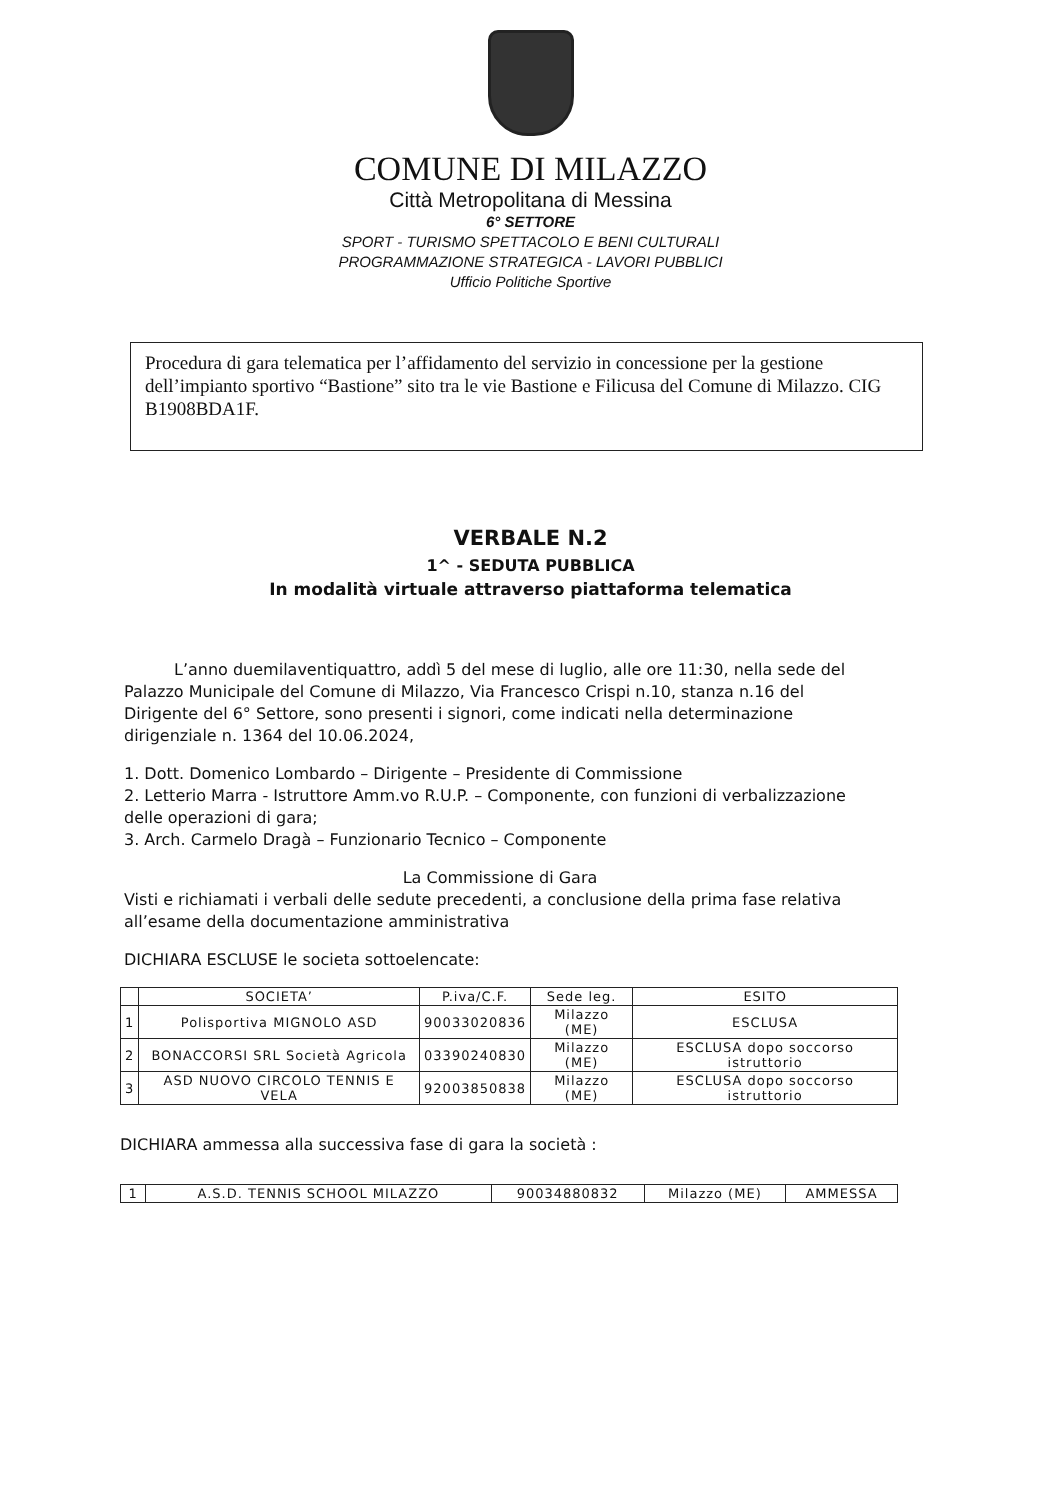COMUNE DI MILAZZO
Città Metropolitana di Messina
6° SETTORE
SPORT - TURISMO SPETTACOLO E BENI CULTURALI
PROGRAMMAZIONE STRATEGICA - LAVORI PUBBLICI
Ufficio Politiche Sportive
Procedura di gara telematica per l’affidamento del servizio in concessione per la gestione dell’impianto sportivo “Bastione” sito tra le vie Bastione e Filicusa del Comune di Milazzo. CIG B1908BDA1F.
VERBALE N.2
1^ - SEDUTA PUBBLICA
In modalità virtuale attraverso piattaforma telematica
L’anno duemilaventiquattro, addì 5 del mese di luglio, alle ore 11:30, nella sede del Palazzo Municipale del Comune di Milazzo, Via Francesco Crispi n.10, stanza n.16 del Dirigente del 6° Settore, sono presenti i signori, come indicati nella determinazione dirigenziale n. 1364 del 10.06.2024,
1. Dott. Domenico Lombardo – Dirigente – Presidente di Commissione
2. Letterio Marra - Istruttore Amm.vo R.U.P. – Componente, con funzioni di verbalizzazione delle operazioni di gara;
3. Arch. Carmelo Dragà – Funzionario Tecnico – Componente
La Commissione di Gara
Visti e richiamati i verbali delle sedute precedenti, a conclusione della prima fase relativa all’esame della documentazione amministrativa
DICHIARA ESCLUSE le societa sottoelencate:
| | SOCIETA’ | P.iva/C.F. | Sede leg. | ESITO |
| --- | --- | --- | --- | --- |
| 1 | Polisportiva MIGNOLO ASD | 90033020836 | Milazzo (ME) | ESCLUSA |
| 2 | BONACCORSI SRL Società Agricola | 03390240830 | Milazzo (ME) | ESCLUSA dopo soccorso istruttorio |
| 3 | ASD NUOVO CIRCOLO TENNIS E VELA | 92003850838 | Milazzo (ME) | ESCLUSA dopo soccorso istruttorio |
DICHIARA ammessa alla successiva fase di gara la società :
| 1 | A.S.D. TENNIS SCHOOL MILAZZO | 90034880832 | Milazzo (ME) | AMMESSA |